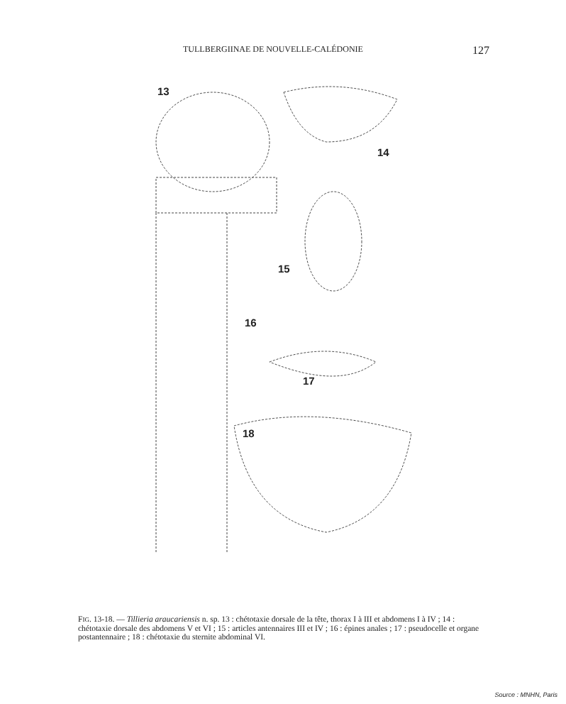TULLBERGIINAE DE NOUVELLE-CALÉDONIE 127
13
14
15
16
17
18
FIG. 13-18. — Tillieria araucariensis n. sp. 13 : chétotaxie dorsale de la tête, thorax I à III et abdomens I à IV ; 14 : chétotaxie dorsale des abdomens V et VI ; 15 : articles antennaires III et IV ; 16 : épines anales ; 17 : pseudocelle et organe postantennaire ; 18 : chétotaxie du sternite abdominal VI.
Source : MNHN, Paris